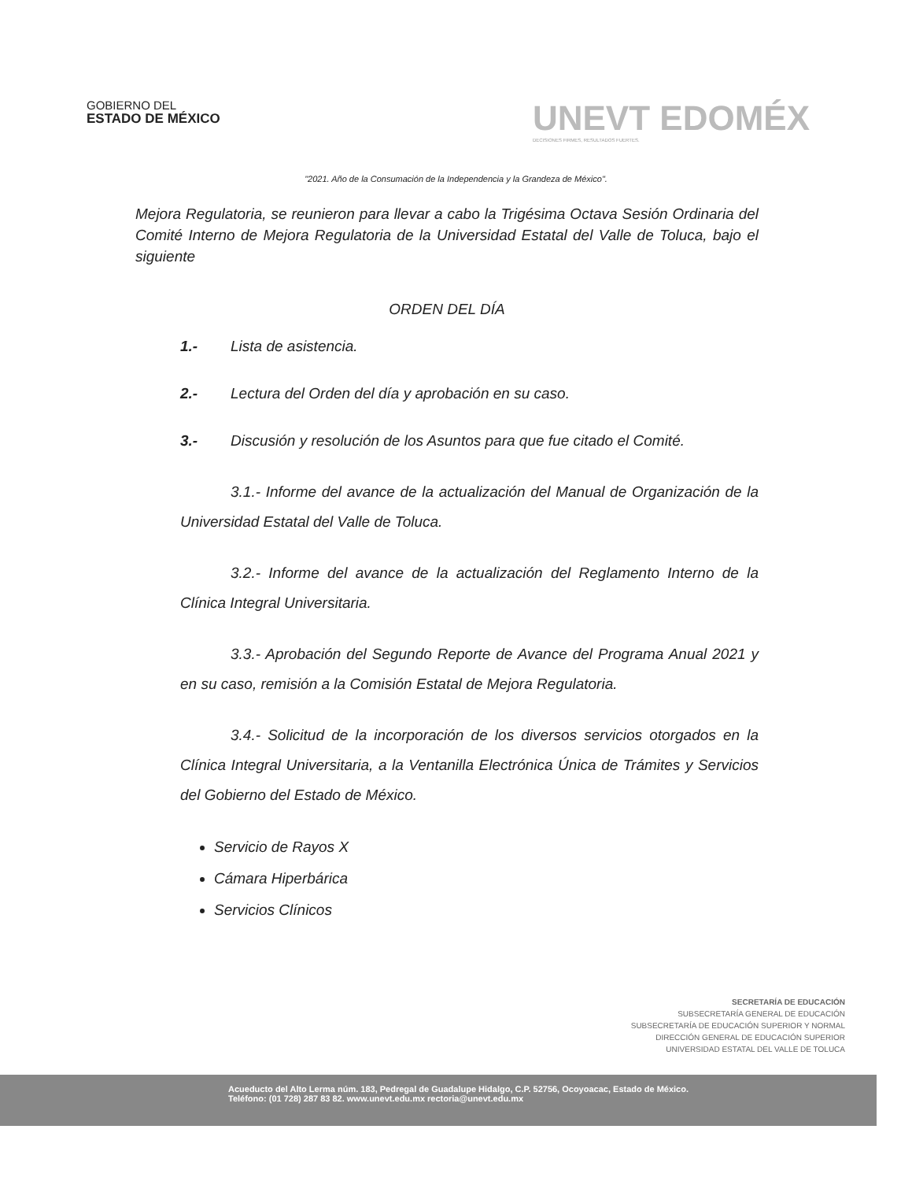GOBIERNO DEL
ESTADO DE MÉXICO
UNEVT EDOMÉX
DECISIONES FIRMES, RESULTADOS FUERTES.
"2021. Año de la Consumación de la Independencia y la Grandeza de México".
Mejora Regulatoria, se reunieron para llevar a cabo la Trigésima Octava Sesión Ordinaria del Comité Interno de Mejora Regulatoria de la Universidad Estatal del Valle de Toluca, bajo el siguiente
ORDEN DEL DÍA
1.- Lista de asistencia.
2.- Lectura del Orden del día y aprobación en su caso.
3.- Discusión y resolución de los Asuntos para que fue citado el Comité.
3.1.- Informe del avance de la actualización del Manual de Organización de la Universidad Estatal del Valle de Toluca.
3.2.- Informe del avance de la actualización del Reglamento Interno de la Clínica Integral Universitaria.
3.3.- Aprobación del Segundo Reporte de Avance del Programa Anual 2021 y en su caso, remisión a la Comisión Estatal de Mejora Regulatoria.
3.4.- Solicitud de la incorporación de los diversos servicios otorgados en la Clínica Integral Universitaria, a la Ventanilla Electrónica Única de Trámites y Servicios del Gobierno del Estado de México.
Servicio de Rayos X
Cámara Hiperbárica
Servicios Clínicos
SECRETARÍA DE EDUCACIÓN
SUBSECRETARÍA GENERAL DE EDUCACIÓN
SUBSECRETARÍA DE EDUCACIÓN SUPERIOR Y NORMAL
DIRECCIÓN GENERAL DE EDUCACIÓN SUPERIOR
UNIVERSIDAD ESTATAL DEL VALLE DE TOLUCA
Acueducto del Alto Lerma núm. 183, Pedregal de Guadalupe Hidalgo, C.P. 52756, Ocoyoacac, Estado de México.
Teléfono: (01 728) 287 83 82. www.unevt.edu.mx rectoria@unevt.edu.mx